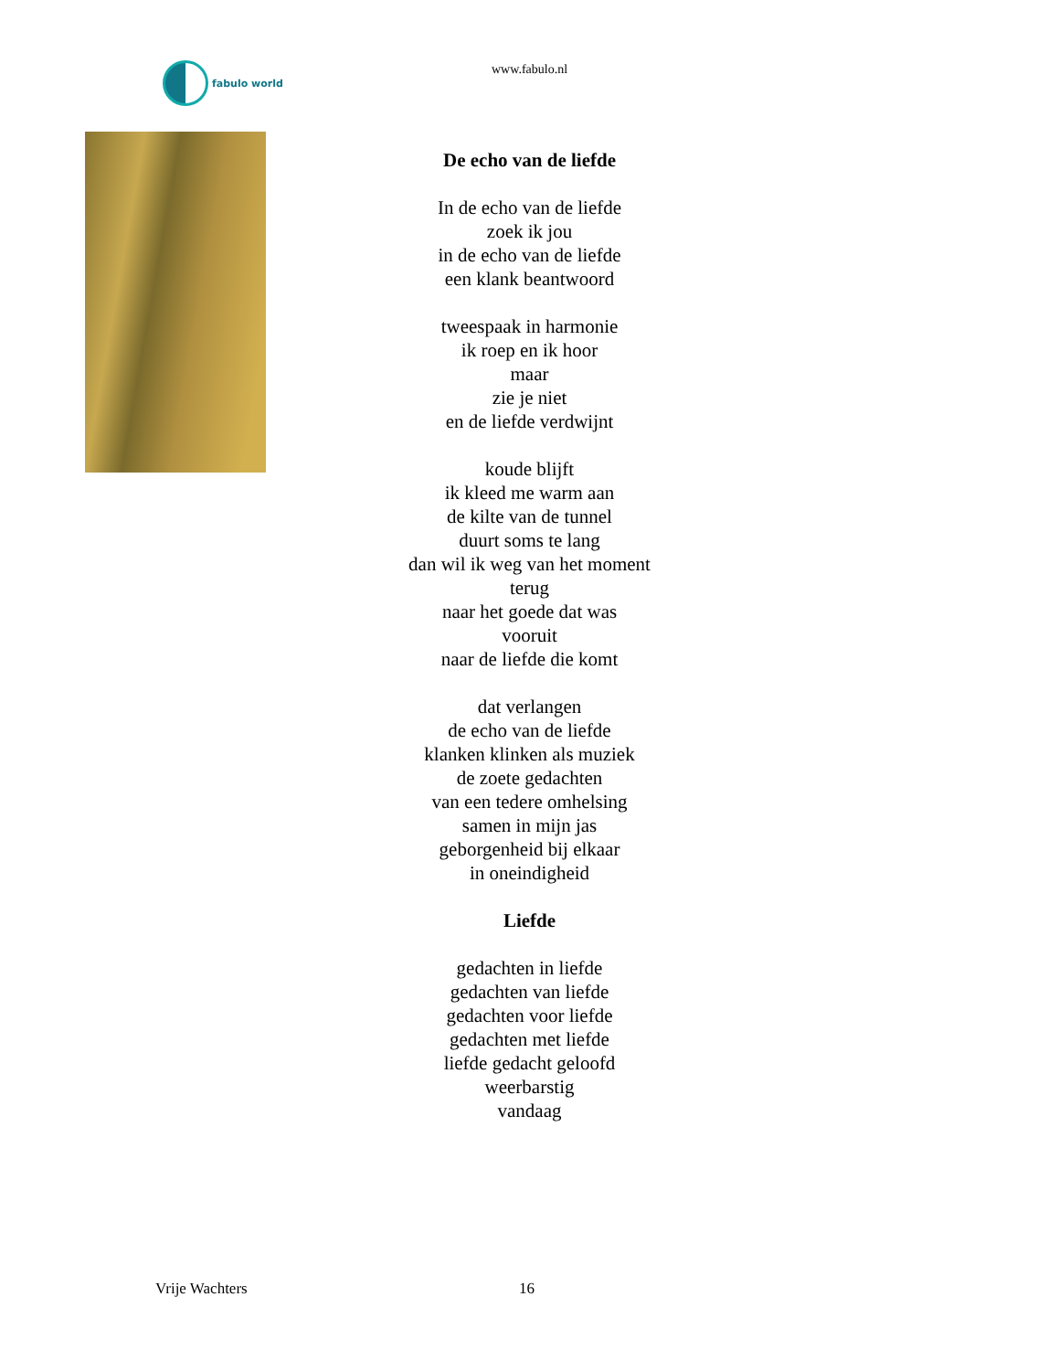fabulo world
www.fabulo.nl
De echo van de liefde
In de echo van de liefde
zoek ik jou
in de echo van de liefde
een klank beantwoord
tweespaak in harmonie
ik roep en ik hoor
maar
zie je niet
en de liefde verdwijnt
koude blijft
ik kleed me warm aan
de kilte van de tunnel
duurt soms te lang
dan wil ik weg van het moment
terug
naar het goede dat was
vooruit
naar de liefde die komt
dat verlangen
de echo van de liefde
klanken klinken als muziek
de zoete gedachten
van een tedere omhelsing
samen in mijn jas
geborgenheid bij elkaar
in oneindigheid
Liefde
gedachten in liefde
gedachten van liefde
gedachten voor liefde
gedachten met liefde
liefde gedacht geloofd
weerbarstig
vandaag
Vrije Wachters 16